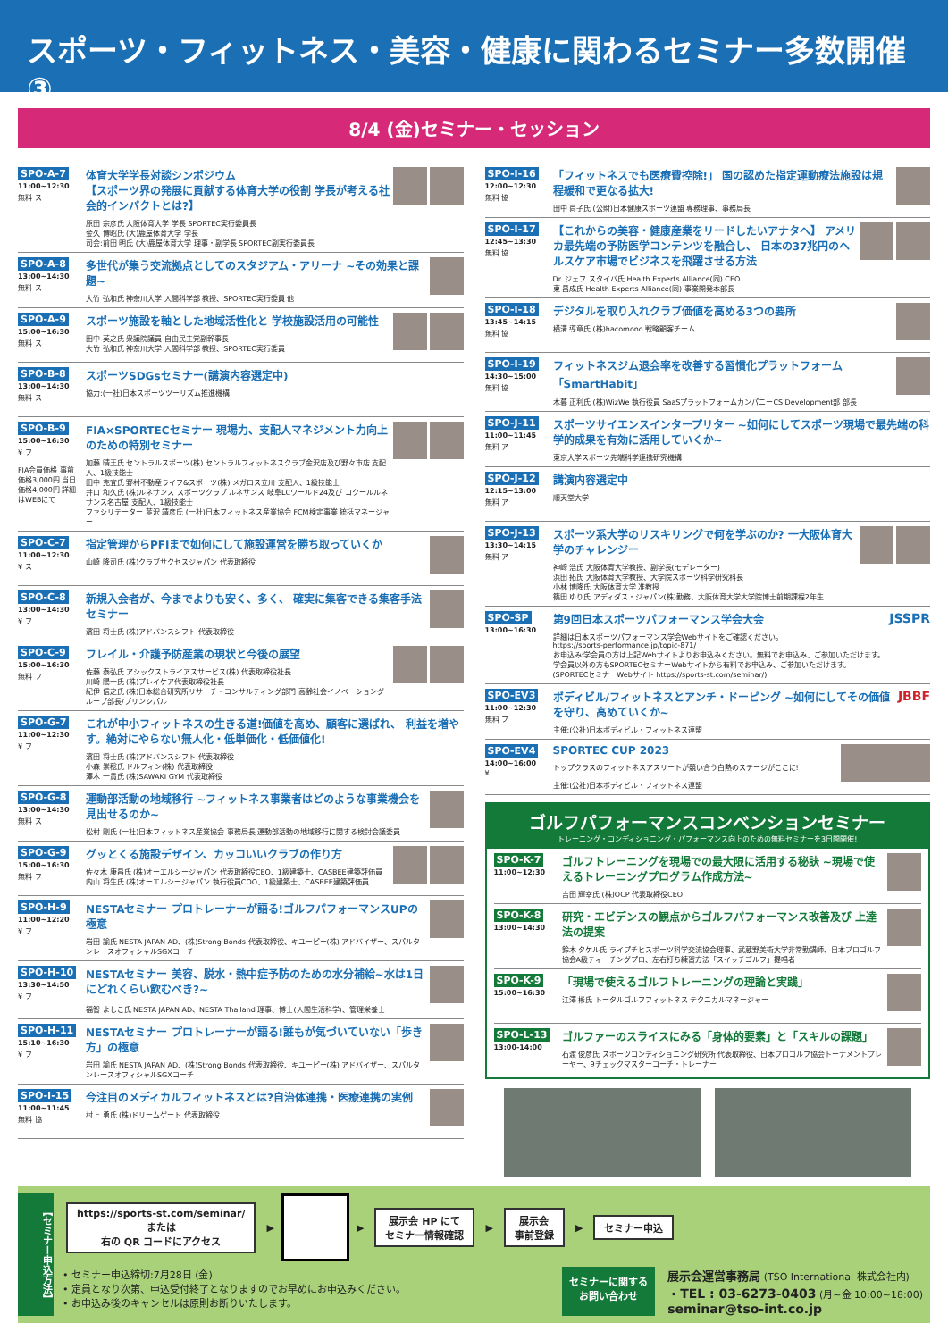スポーツ・フィットネス・美容・健康に関わるセミナー多数開催③
8/4 (金)セミナー・セッション
SPO-A-7
11:00~12:30
無料 ス
体育大学学長対談シンポジウム
【スポーツ界の発展に貢献する体育大学の役割 学長が考える社会的インパクトとは?】
原田 宗彦氏 大阪体育大学 学長 SPORTEC実行委員長
金久 博昭氏 (大)鹿屋体育大学 学長
司会:前田 明氏 (大)鹿屋体育大学 理事・副学長 SPORTEC副実行委員長
SPO-A-8
13:00~14:30
無料 ス
多世代が集う交流拠点としてのスタジアム・アリーナ ~その効果と課題~
大竹 弘和氏 神奈川大学 人間科学部 教授、SPORTEC実行委員 他
SPO-A-9
15:00~16:30
無料 ス
スポーツ施設を軸とした地域活性化と 学校施設活用の可能性
田中 英之氏 衆議院議員 自由民主党副幹事長
大竹 弘和氏 神奈川大学 人間科学部 教授、SPORTEC実行委員
SPO-B-8
13:00~14:30
無料 ス
スポーツSDGsセミナー(講演内容選定中)
協力:(一社)日本スポーツツーリズム推進機構
SPO-B-9
15:00~16:30
¥ フ
FIA会員価格 事前価格3,000円 当日価格4,000円 詳細はWEBにて
FIA×SPORTECセミナー 現場力、支配人マネジメント力向上のための特別セミナー
加藤 晴王氏 セントラルスポーツ(株) セントラルフィットネスクラブ金沢店及び野々市店 支配人、1級技能士
田中 克宜氏 野村不動産ライフ&スポーツ(株) メガロス立川 支配人、1級技能士
井口 和久氏 (株)ルネサンス スポーツクラブ ルネサンス 岐阜LCワールド24及び コクールルネサンス名古屋 支配人、1級技能士
ファシリテーター 韮沢 靖彦氏 (一社)日本フィットネス産業協会 FCM検定事業 統括マネージャー
SPO-C-7
11:00~12:30
¥ ス
指定管理からPFIまで如何にして施設運営を勝ち取っていくか
山崎 隆司氏 (株)クラブサクセスジャパン 代表取締役
SPO-C-8
13:00~14:30
¥ フ
新規入会者が、今までよりも安く、多く、 確実に集客できる集客手法セミナー
濱田 将士氏 (株)アドバンスシフト 代表取締役
SPO-C-9
15:00~16:30
無料 フ
フレイル・介護予防産業の現状と今後の展望
佐藤 泰弘氏 アシックストライアスサービス(株) 代表取締役社長
川崎 陽一氏 (株)プレイケア代表取締役社長
紀伊 信之氏 (株)日本総合研究所リサーチ・コンサルティング部門 高齢社会イノベーショングループ部長/プリンシパル
SPO-G-7
11:00~12:30
¥ フ
これが中小フィットネスの生きる道!価値を高め、顧客に選ばれ、 利益を増やす。絶対にやらない無人化・低単価化・低価値化!
濱田 将士氏 (株)アドバンスシフト 代表取締役
小森 崇稔氏 ドルフィン(株) 代表取締役
澤木 一貴氏 (株)SAWAKI GYM 代表取締役
SPO-G-8
13:00~14:30
無料 ス
運動部活動の地域移行 ~フィットネス事業者はどのような事業機会を見出せるのか~
松村 剛氏 (一社)日本フィットネス産業協会 事務局長 運動部活動の地域移行に関する検討会議委員
SPO-G-9
15:00~16:30
無料 フ
グッとくる施設デザイン、カッコいいクラブの作り方
佐々木 康昌氏 (株)オーエルシージャパン 代表取締役CEO、1級建築士、CASBEE建築評価員
内山 将生氏 (株)オーエルシージャパン 執行役員COO、1級建築士、CASBEE建築評価員
SPO-H-9
11:00~12:20
¥ フ
NESTAセミナー プロトレーナーが語る!ゴルフパフォーマンスUPの極意
岩田 諭氏 NESTA JAPAN AD、(株)Strong Bonds 代表取締役、キユーピー(株) アドバイザー、スパルタンレースオフィシャルSGXコーチ
SPO-H-10
13:30~14:50
¥ フ
NESTAセミナー 美容、脱水・熱中症予防のための水分補給~水は1日にどれくらい飲むべき?~
福智 よしこ氏 NESTA JAPAN AD、NESTA Thailand 理事、博士(人間生活科学)、管理栄養士
SPO-H-11
15:10~16:30
¥ フ
NESTAセミナー プロトレーナーが語る!誰もが気づいていない「歩き方」の極意
岩田 諭氏 NESTA JAPAN AD、(株)Strong Bonds 代表取締役、キユーピー(株) アドバイザー、スパルタンレースオフィシャルSGXコーチ
SPO-I-15
11:00~11:45
無料 協
今注目のメディカルフィットネスとは?自治体連携・医療連携の実例
村上 勇氏 (株)ドリームゲート 代表取締役
SPO-I-16
12:00~12:30
無料 協
「フィットネスでも医療費控除!」 国の認めた指定運動療法施設は規程緩和で更なる拡大!
田中 尚子氏 (公財)日本健康スポーツ連盟 専務理事、事務局長
SPO-I-17
12:45~13:30
無料 協
【これからの美容・健康産業をリードしたいアナタへ】 アメリカ最先端の予防医学コンテンツを融合し、 日本の37兆円のヘルスケア市場でビジネスを飛躍させる方法
Dr. ジェフ スタイバ氏 Health Experts Alliance(同) CEO
東 昌成氏 Health Experts Alliance(同) 事業開発本部長
SPO-I-18
13:45~14:15
無料 協
デジタルを取り入れクラブ価値を高める3つの要所
横溝 導章氏 (株)hacomono 戦略顧客チーム
SPO-I-19
14:30~15:00
無料 協
フィットネスジム退会率を改善する習慣化プラットフォーム 「SmartHabit」
木暮 正利氏 (株)WizWe 執行役員 SaaSプラットフォームカンパニーCS Development部 部長
SPO-J-11
11:00~11:45
無料 ア
スポーツサイエンスインタープリター ~如何にしてスポーツ現場で最先端の科学的成果を有効に活用していくか~
東京大学スポーツ先端科学連携研究機構
SPO-J-12
12:15~13:00
無料 ア
講演内容選定中
順天堂大学
SPO-J-13
13:30~14:15
無料 ア
スポーツ系大学のリスキリングで何を学ぶのか? 一大阪体育大学のチャレンジー
神崎 浩氏 大阪体育大学教授、副学長(モデレーター)
浜田 拓氏 大阪体育大学教授、大学院スポーツ科学研究科長
小林 博隆氏 大阪体育大学 准教授
篠田 ゆり氏 アディダス・ジャパン(株)勤務、大阪体育大学大学院博士前期課程2年生
SPO-SP
13:00~16:30
第9回日本スポーツパフォーマンス学会大会
詳細は日本スポーツパフォーマンス学会Webサイトをご確認ください。
https://sports-performance.jp/topic-871/
お申込み:学会員の方は上記Webサイトよりお申込みください。無料でお申込み、ご参加いただけます。
学会員以外の方もSPORTECセミナーWebサイトから有料でお申込み、ご参加いただけます。
(SPORTECセミナーWebサイト https://sports-st.com/seminar/)
JSSPR
SPO-EV3
11:00~12:30
無料 フ
ボディビル/フィットネスとアンチ・ドーピング ~如何にしてその価値を守り、高めていくか~
主催:(公社)日本ボディビル・フィットネス連盟
JBBF
SPO-EV4
14:00~16:00
¥
SPORTEC CUP 2023
トップクラスのフィットネスアスリートが競い合う白熱のステージがここに!
主催:(公社)日本ボディビル・フィットネス連盟
ゴルフパフォーマンスコンベンションセミナー
トレーニング・コンディショニング・パフォーマンス向上のための無料セミナーを3日間開催!
SPO-K-7
11:00~12:30
ゴルフトレーニングを現場での最大限に活用する秘訣 ~現場で使えるトレーニングプログラム作成方法~
吉田 輝幸氏 (株)OCP 代表取締役CEO
SPO-K-8
13:00~14:30
研究・エビデンスの観点からゴルフパフォーマンス改善及び 上達法の提案
鈴木 タケル氏 ライプチヒスポーツ科学交流協会理事、武蔵野美術大学非常勤講師、日本プロゴルフ協会A級ティーチングプロ、左右打ち練習方法「スイッチゴルフ」提唱者
SPO-K-9
15:00~16:30
「現場で使えるゴルフトレーニングの理論と実践」
江澤 彬氏 トータルゴルフフィットネス テクニカルマネージャー
SPO-L-13
13:00-14:00
ゴルファーのスライスにみる「身体的要素」と「スキルの課題」
石渡 俊彦氏 スポーツコンディショニング研究所 代表取締役、日本プロゴルフ協会トーナメントプレーヤー、9チェックマスターコーチ・トレーナー
【セミナー申込方法】
https://sports-st.com/seminar/
または
右の QR コードにアクセス
▶
▶
展示会 HP にて
セミナー情報確認
▶
展示会
事前登録
▶
セミナー申込
• セミナー申込締切:7月28日 (金)
• 定員となり次第、申込受付終了となりますのでお早めにお申込みください。
• お申込み後のキャンセルは原則お断りいたします。
セミナーに関する
お問い合わせ
展示会運営事務局 (TSO International 株式会社内)
・TEL : 03-6273-0403 (月~金 10:00~18:00)
seminar@tso-int.co.jp